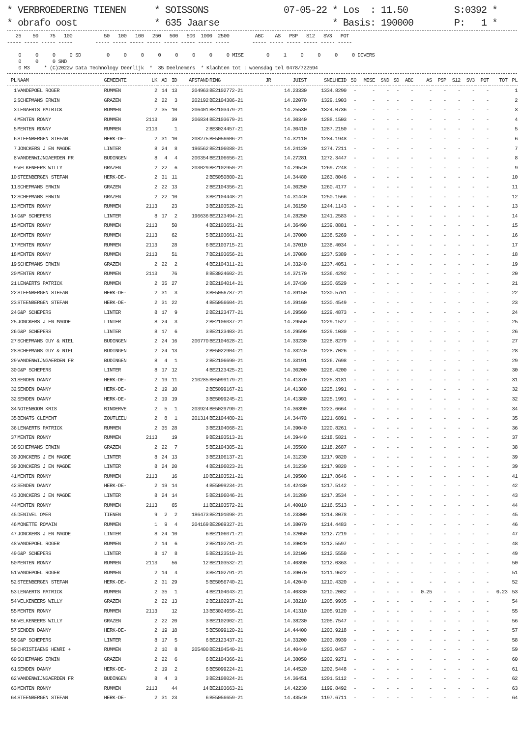* VERBROEDERING TIENEN * obrafo oost
* SOISSONS * 635 Jaarse
07-05-22 * Los : 11.50 * Basis: 190000
S:0392 * P: 1 *
   25    50    75   100           50   100   100   250   500   500  1000  2500         ABC    AS   PSP   S12   SV3   POT
----- ----- ----- -----        ----- ----- ----- ----- ----- ----- ----- -----        ----- ----- ----- ----- ----- -----

    0     0     0     0 SD         0     0     0     0     0     0     0     0 MISE        0     1     0     0     0     0 DIVERS
    0     0     0 SND
    0 M3     * (C)2022w Data Technology Deerlijk  *  35 Deelnemers  * Klachten tot : woensdag tel 0478/722594
| PL | NAAM | GEMEENTE | LK | AD | ID | AFSTAND | RING | JR | JUIST | SNELHEID | 50 | MISE | SND | SD | ABC | AS | PSP | S12 | SV3 | POT | TOT | PL |
| --- | --- | --- | --- | --- | --- | --- | --- | --- | --- | --- | --- | --- | --- | --- | --- | --- | --- | --- | --- | --- | --- | --- |
| 1 | VANDEPOEL ROGER | RUMMEN | 2 | 14 | 13 | 204963 | BE2102772-21 | | 14.23330 | 1334.8290 | - | - | - | - | - | - | - | - | - | - | | 1 |
| 2 | SCHEPMANS ERWIN | GRAZEN | 2 | 22 | 3 | 202192 | BE2104306-21 | | 14.22070 | 1329.1903 | - | - | - | - | - | - | - | - | - | - | | 2 |
| 3 | LENAERTS PATRICK | RUMMEN | 2 | 35 | 10 | 206401 | BE2103479-21 | | 14.25530 | 1324.0736 | - | - | - | - | - | - | - | - | - | - | | 3 |
| 4 | MENTEN RONNY | RUMMEN | 2113 | | 39 | 206834 | BE2103679-21 | | 14.30340 | 1288.1503 | - | - | - | - | - | - | - | - | - | - | | 4 |
| 5 | MENTEN RONNY | RUMMEN | 2113 | | 1 | 2 | BE3024457-21 | | 14.30410 | 1287.2150 | - | - | - | - | - | - | - | - | - | - | | 5 |
| 6 | STEENBERGEN STEFAN | HERK-DE- | 2 | 31 | 10 | 208275 | BE5056606-21 | | 14.32110 | 1284.1948 | - | - | - | - | - | - | - | - | - | - | | 6 |
| 7 | JONCKERS J EN MAGDE | LINTER | 8 | 24 | 8 | 196562 | BE2106088-21 | | 14.24120 | 1274.7211 | - | - | - | - | - | - | - | - | - | - | | 7 |
| 8 | VANDENWIJNGAERDEN FR | BUDINGEN | 8 | 4 | 4 | 200354 | BE2106656-21 | | 14.27281 | 1272.3447 | - | - | - | - | - | - | - | - | - | - | | 8 |
| 9 | VELKENEERS WILLY | GRAZEN | 2 | 22 | 6 | 203029 | BE2102950-21 | | 14.29540 | 1269.7248 | - | - | - | - | - | - | - | - | - | - | | 9 |
| 10 | STEENBERGEN STEFAN | HERK-DE- | 2 | 31 | 11 | 2 | BE5050800-21 | | 14.34480 | 1263.8046 | - | - | - | - | - | - | - | - | - | - | | 10 |
| 11 | SCHEPMANS ERWIN | GRAZEN | 2 | 22 | 13 | 2 | BE2104356-21 | | 14.30250 | 1260.4177 | - | - | - | - | - | - | - | - | - | - | | 11 |
| 12 | SCHEPMANS ERWIN | GRAZEN | 2 | 22 | 10 | 3 | BE2104448-21 | | 14.31440 | 1250.1566 | - | - | - | - | - | - | - | - | - | - | | 12 |
| 13 | MENTEN RONNY | RUMMEN | 2113 | | 23 | 3 | BE2103528-21 | | 14.36150 | 1244.1143 | - | - | - | - | - | - | - | - | - | - | | 13 |
| 14 | G&P SCHEPERS | LINTER | 8 | 17 | 2 | 196636 | BE2123494-21 | | 14.28250 | 1241.2583 | - | - | - | - | - | - | - | - | - | - | | 14 |
| 15 | MENTEN RONNY | RUMMEN | 2113 | | 50 | 4 | BE2103651-21 | | 14.36490 | 1239.8881 | - | - | - | - | - | - | - | - | - | - | | 15 |
| 16 | MENTEN RONNY | RUMMEN | 2113 | | 62 | 5 | BE2103661-21 | | 14.37000 | 1238.5269 | - | - | - | - | - | - | - | - | - | - | | 16 |
| 17 | MENTEN RONNY | RUMMEN | 2113 | | 28 | 6 | BE2103715-21 | | 14.37010 | 1238.4034 | - | - | - | - | - | - | - | - | - | - | | 17 |
| 18 | MENTEN RONNY | RUMMEN | 2113 | | 51 | 7 | BE2103656-21 | | 14.37080 | 1237.5389 | - | - | - | - | - | - | - | - | - | - | | 18 |
| 19 | SCHEPMANS ERWIN | GRAZEN | 2 | 22 | 2 | 4 | BE2104311-21 | | 14.33240 | 1237.4051 | - | - | - | - | - | - | - | - | - | - | | 19 |
| 20 | MENTEN RONNY | RUMMEN | 2113 | | 76 | 8 | BE3024602-21 | | 14.37170 | 1236.4292 | - | - | - | - | - | - | - | - | - | - | | 20 |
| 21 | LENAERTS PATRICK | RUMMEN | 2 | 35 | 27 | 2 | BE2104014-21 | | 14.37430 | 1230.6529 | - | - | - | - | - | - | - | - | - | - | | 21 |
| 22 | STEENBERGEN STEFAN | HERK-DE- | 2 | 31 | 3 | 3 | BE5056787-21 | | 14.39150 | 1230.5761 | - | - | - | - | - | - | - | - | - | - | | 22 |
| 23 | STEENBERGEN STEFAN | HERK-DE- | 2 | 31 | 22 | 4 | BE5056604-21 | | 14.39160 | 1230.4549 | - | - | - | - | - | - | - | - | - | - | | 23 |
| 24 | G&P SCHEPERS | LINTER | 8 | 17 | 9 | 2 | BE2123477-21 | | 14.29560 | 1229.4873 | - | - | - | - | - | - | - | - | - | - | | 24 |
| 25 | JONCKERS J EN MAGDE | LINTER | 8 | 24 | 3 | 2 | BE2106037-21 | | 14.29550 | 1229.1527 | - | - | - | - | - | - | - | - | - | - | | 25 |
| 26 | G&P SCHEPERS | LINTER | 8 | 17 | 6 | 3 | BE2123403-21 | | 14.29590 | 1229.1030 | - | - | - | - | - | - | - | - | - | - | | 26 |
| 27 | SCHEPMANS GUY & NIEL | BUDINGEN | 2 | 24 | 16 | 200770 | BE2104628-21 | | 14.33230 | 1228.8279 | - | - | - | - | - | - | - | - | - | - | | 27 |
| 28 | SCHEPMANS GUY & NIEL | BUDINGEN | 2 | 24 | 13 | 2 | BE5022904-21 | | 14.33240 | 1228.7026 | - | - | - | - | - | - | - | - | - | - | | 28 |
| 29 | VANDENWIJNGAERDEN FR | BUDINGEN | 8 | 4 | 1 | 2 | BE2106690-21 | | 14.33191 | 1226.7698 | - | - | - | - | - | - | - | - | - | - | | 29 |
| 30 | G&P SCHEPERS | LINTER | 8 | 17 | 12 | 4 | BE2123425-21 | | 14.30200 | 1226.4200 | - | - | - | - | - | - | - | - | - | - | | 30 |
| 31 | SENDEN DANNY | HERK-DE- | 2 | 19 | 11 | 210285 | BE5099179-21 | | 14.41370 | 1225.3181 | - | - | - | - | - | - | - | - | - | - | | 31 |
| 32 | SENDEN DANNY | HERK-DE- | 2 | 19 | 10 | 2 | BE5099167-21 | | 14.41380 | 1225.1991 | - | - | - | - | - | - | - | - | - | - | | 32 |
| 32 | SENDEN DANNY | HERK-DE- | 2 | 19 | 19 | 3 | BE5099245-21 | | 14.41380 | 1225.1991 | - | - | - | - | - | - | - | - | - | - | | 32 |
| 34 | NOTENBOOM KRIS | BINDERVE | 2 | 5 | 1 | 203924 | BE5029790-21 | | 14.36390 | 1223.6664 | - | - | - | - | - | - | - | - | - | - | | 34 |
| 35 | BENATS CLEMENT | ZOUTLEEU | 2 | 8 | 1 | 201314 | BE2104480-21 | | 14.34470 | 1221.6891 | - | - | - | - | - | - | - | - | - | - | | 35 |
| 36 | LENAERTS PATRICK | RUMMEN | 2 | 35 | 28 | 3 | BE2104068-21 | | 14.39040 | 1220.8261 | - | - | - | - | - | - | - | - | - | - | | 36 |
| 37 | MENTEN RONNY | RUMMEN | 2113 | | 19 | 9 | BE2103513-21 | | 14.39440 | 1218.5821 | - | - | - | - | - | - | - | - | - | - | | 37 |
| 38 | SCHEPMANS ERWIN | GRAZEN | 2 | 22 | 7 | 5 | BE2104305-21 | | 14.35580 | 1218.2687 | - | - | - | - | - | - | - | - | - | - | | 38 |
| 39 | JONCKERS J EN MAGDE | LINTER | 8 | 24 | 13 | 3 | BE2106137-21 | | 14.31230 | 1217.9820 | - | - | - | - | - | - | - | - | - | - | | 39 |
| 39 | JONCKERS J EN MAGDE | LINTER | 8 | 24 | 20 | 4 | BE2106023-21 | | 14.31230 | 1217.9820 | - | - | - | - | - | - | - | - | - | - | | 39 |
| 41 | MENTEN RONNY | RUMMEN | 2113 | | 16 | 10 | BE2103521-21 | | 14.39500 | 1217.8646 | - | - | - | - | - | - | - | - | - | - | | 41 |
| 42 | SENDEN DANNY | HERK-DE- | 2 | 19 | 14 | 4 | BE5099234-21 | | 14.42430 | 1217.5142 | - | - | - | - | - | - | - | - | - | - | | 42 |
| 43 | JONCKERS J EN MAGDE | LINTER | 8 | 24 | 14 | 5 | BE2106046-21 | | 14.31280 | 1217.3534 | - | - | - | - | - | - | - | - | - | - | | 43 |
| 44 | MENTEN RONNY | RUMMEN | 2113 | | 65 | 11 | BE2103572-21 | | 14.40010 | 1216.5513 | - | - | - | - | - | - | - | - | - | - | | 44 |
| 45 | DENIVEL OMER | TIENEN | 9 | 2 | 2 | 186473 | BE2101098-21 | | 14.23300 | 1214.8078 | - | - | - | - | - | - | - | - | - | - | | 45 |
| 46 | MONETTE ROMAIN | RUMMEN | 1 | 9 | 4 | 204169 | BE2069327-21 | | 14.38070 | 1214.4483 | - | - | - | - | - | - | - | - | - | - | | 46 |
| 47 | JONCKERS J EN MAGDE | LINTER | 8 | 24 | 10 | 6 | BE2106071-21 | | 14.32050 | 1212.7219 | - | - | - | - | - | - | - | - | - | - | | 47 |
| 48 | VANDEPOEL ROGER | RUMMEN | 2 | 14 | 6 | 2 | BE2102781-21 | | 14.39020 | 1212.5597 | - | - | - | - | - | - | - | - | - | - | | 48 |
| 49 | G&P SCHEPERS | LINTER | 8 | 17 | 8 | 5 | BE2123510-21 | | 14.32100 | 1212.5550 | - | - | - | - | - | - | - | - | - | - | | 49 |
| 50 | MENTEN RONNY | RUMMEN | 2113 | | 56 | 12 | BE2103532-21 | | 14.40390 | 1212.0363 | - | - | - | - | - | - | - | - | - | - | | 50 |
| 51 | VANDEPOEL ROGER | RUMMEN | 2 | 14 | 4 | 3 | BE2102791-21 | | 14.39070 | 1211.9622 | - | - | - | - | - | - | - | - | - | - | | 51 |
| 52 | STEENBERGEN STEFAN | HERK-DE- | 2 | 31 | 29 | 5 | BE5056740-21 | | 14.42040 | 1210.4320 | - | - | - | - | - | - | - | - | - | - | | 52 |
| 53 | LENAERTS PATRICK | RUMMEN | 2 | 35 | 1 | 4 | BE2104043-21 | | 14.40330 | 1210.2082 | - | - | - | - | - | 0.25 | - | - | - | - | 0.23 | 53 |
| 54 | VELKENEERS WILLY | GRAZEN | 2 | 22 | 13 | 2 | BE2102937-21 | | 14.38210 | 1205.9935 | - | - | - | - | - | - | - | - | - | - | | 54 |
| 55 | MENTEN RONNY | RUMMEN | 2113 | | 12 | 13 | BE3024656-21 | | 14.41310 | 1205.9120 | - | - | - | - | - | - | - | - | - | - | | 55 |
| 56 | VELKENEERS WILLY | GRAZEN | 2 | 22 | 20 | 3 | BE2102902-21 | | 14.38230 | 1205.7547 | - | - | - | - | - | - | - | - | - | - | | 56 |
| 57 | SENDEN DANNY | HERK-DE- | 2 | 19 | 18 | 5 | BE5099120-21 | | 14.44400 | 1203.9218 | - | - | - | - | - | - | - | - | - | - | | 57 |
| 58 | G&P SCHEPERS | LINTER | 8 | 17 | 5 | 6 | BE2123437-21 | | 14.33200 | 1203.8939 | - | - | - | - | - | - | - | - | - | - | | 58 |
| 59 | CHRISTIAENS HENRI + | RUMMEN | 2 | 10 | 8 | 205400 | BE2104540-21 | | 14.40440 | 1203.0457 | - | - | - | - | - | - | - | - | - | - | | 59 |
| 60 | SCHEPMANS ERWIN | GRAZEN | 2 | 22 | 6 | 6 | BE2104366-21 | | 14.38050 | 1202.9271 | - | - | - | - | - | - | - | - | - | - | | 60 |
| 61 | SENDEN DANNY | HERK-DE- | 2 | 19 | 2 | 6 | BE5099224-21 | | 14.44520 | 1202.5448 | - | - | - | - | - | - | - | - | - | - | | 61 |
| 62 | VANDENWIJNGAERDEN FR | BUDINGEN | 8 | 4 | 3 | 3 | BE2108024-21 | | 14.36451 | 1201.5112 | - | - | - | - | - | - | - | - | - | - | | 62 |
| 63 | MENTEN RONNY | RUMMEN | 2113 | | 44 | 14 | BE2103663-21 | | 14.42230 | 1199.8492 | - | - | - | - | - | - | - | - | - | - | | 63 |
| 64 | STEENBERGEN STEFAN | HERK-DE- | 2 | 31 | 23 | 6 | BE5056659-21 | | 14.43540 | 1197.6711 | - | - | - | - | - | - | - | - | - | - | | 64 |